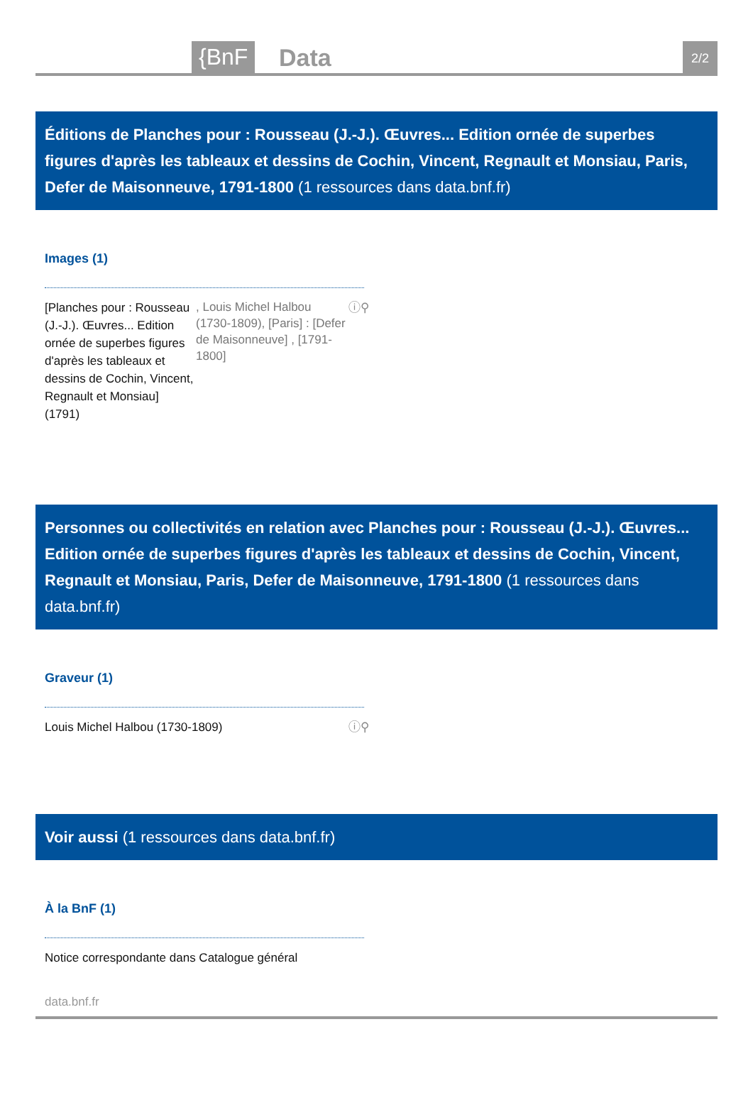{BnF Data 2/2
Éditions de Planches pour : Rousseau (J.-J.). Œuvres... Edition ornée de superbes figures d'après les tableaux et dessins de Cochin, Vincent, Regnault et Monsiau, Paris, Defer de Maisonneuve, 1791-1800 (1 ressources dans data.bnf.fr)
Images (1)
[Planches pour : Rousseau (J.-J.). Œuvres... Edition ornée de superbes figures d'après les tableaux et dessins de Cochin, Vincent, Regnault et Monsiau]
(1791)
, Louis Michel Halbou (1730-1809), [Paris] : [Defer de Maisonneuve] , [1791-1800]
ⓘ⚲
Personnes ou collectivités en relation avec Planches pour : Rousseau (J.-J.). Œuvres... Edition ornée de superbes figures d'après les tableaux et dessins de Cochin, Vincent, Regnault et Monsiau, Paris, Defer de Maisonneuve, 1791-1800 (1 ressources dans data.bnf.fr)
Graveur (1)
Louis Michel Halbou (1730-1809) ⓘ⚲
Voir aussi (1 ressources dans data.bnf.fr)
À la BnF (1)
Notice correspondante dans Catalogue général
data.bnf.fr